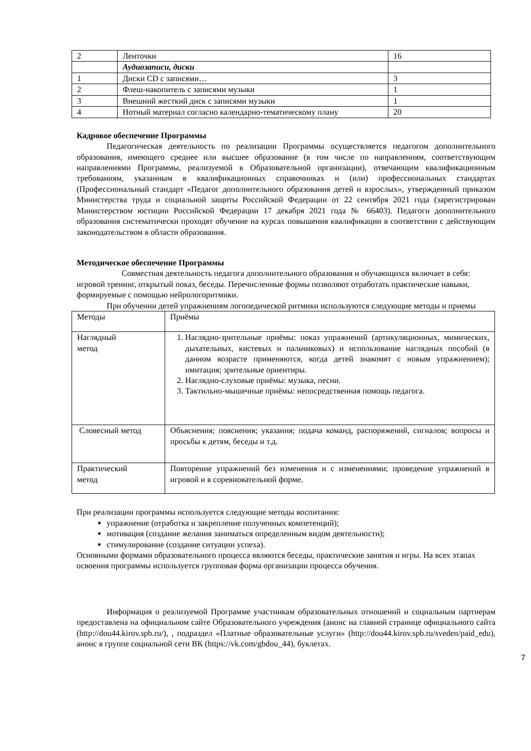| 2 | Ленточки | 16 |
| | Аудиозаписи, диски | |
| 1 | Диски CD с записями… | 3 |
| 2 | Флеш-накопитель с записями музыки | 1 |
| 3 | Внешний жесткий диск с записями музыки | 1 |
| 4 | Нотный материал согласно календарно-тематическому плану | 20 |
Кадровое обеспечение Программы
Педагогическая деятельность по реализации Программы осуществляется педагогом дополнительного образования, имеющего среднее или высшее образование (в том числе по направлениям, соответствующим направлениями Программы, реализуемой в Образовательной организации), отвечающим квалификационным требованиям, указанным в квалификационных справочниках и (или) профессиональных стандартах (Профессиональный стандарт «Педагог дополнительного образования детей и взрослых», утвержденный приказом Министерства труда и социальной защиты Российской Федерации от 22 сентября 2021 года (зарегистрирован Министерством юстиции Российской Федерации 17 декабря 2021 года № 66403). Педагоги дополнительного образования систематически проходят обучение на курсах повышения квалификации в соответствии с действующим законодательством в области образования.
Методическое обеспечение Программы
Совместная деятельность педагога дополнительного образования и обучающихся включает в себя: игровой тренинг, открытый показ, беседы. Перечисленные формы позволяют отработать практические навыки, формируемые с помощью нейрологоритмики.
При обучении детей упражнениям логопедической ритмики используются следующие методы и приемы
| Методы | Приёмы |
| Наглядный метод | 1. Наглядно-зрительные приёмы: показ упражнений (артикуляционных, мимических, дыхательных, кистевых и пальчиковых) и использование наглядных пособий (в данном возрасте применяются, когда детей знакомят с новым упражнением); имитация; зрительные ориентиры. 2. Наглядно-слуховые приёмы: музыка, песни. 3. Тактильно-мышечные приёмы: непосредственная помощь педагога. |
| Словесный метод | Объяснения; пояснения; указания; подача команд, распоряжений, сигналов; вопросы и просьбы к детям, беседы и т.д. |
| Практический метод | Повторение упражнений без изменения и с изменениями; проведение упражнений в игровой и в соревновательной форме. |
При реализации программы используется следующие методы воспитания:
упражнение (отработка и закрепление полученных компетенций);
мотивация (создание желания заниматься определенным видом деятельности);
стимулирование (создание ситуации успеха).
Основными формами образовательного процесса являются беседы, практические занятия и игры. На всех этапах освоения программы используется групповая форма организации процесса обучения.
Информация о реализуемой Программе участникам образовательных отношений и социальным партнерам предоставлена на официальном сайте Образовательного учреждения (анонс на главной странице официального сайта (http://dou44.kirov.spb.ru/), , подраздел «Платные образовательные услуги» (http://dou44.kirov.spb.ru/sveden/paid_edu), анонс в группе социальной сети ВК (https://vk.com/gbdou_44), буклетах.
7